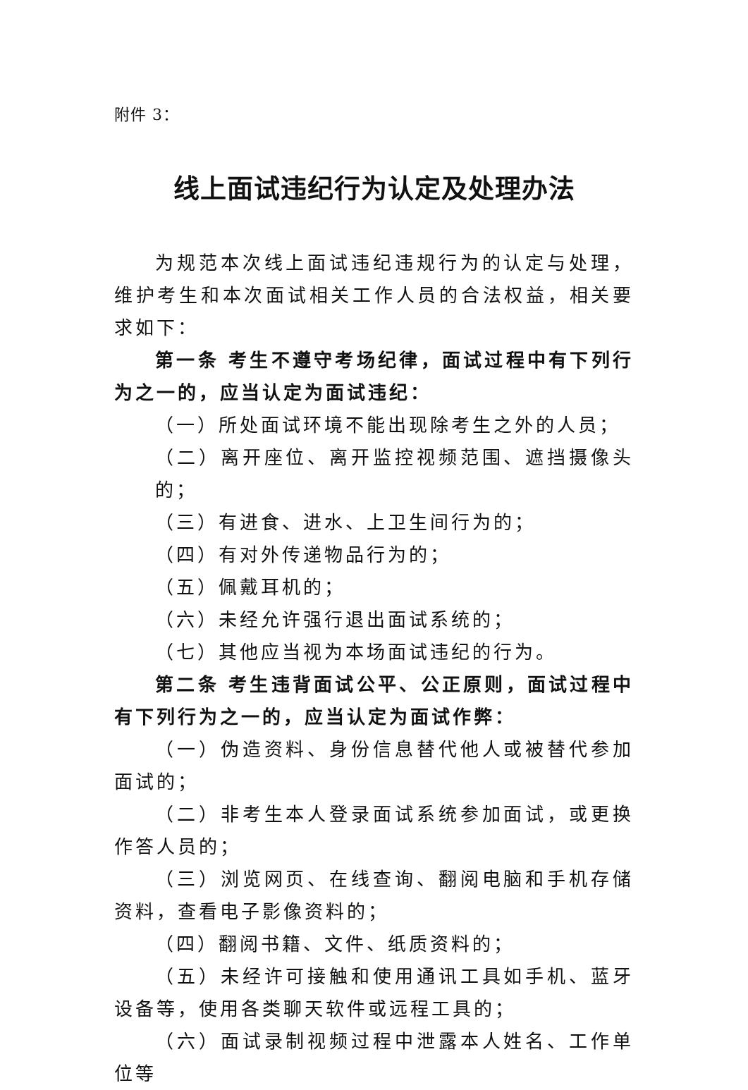附件 3：
线上面试违纪行为认定及处理办法
为规范本次线上面试违纪违规行为的认定与处理，维护考生和本次面试相关工作人员的合法权益，相关要求如下：
第一条 考生不遵守考场纪律，面试过程中有下列行为之一的，应当认定为面试违纪：
（一）所处面试环境不能出现除考生之外的人员；
（二）离开座位、离开监控视频范围、遮挡摄像头的；
（三）有进食、进水、上卫生间行为的；
（四）有对外传递物品行为的；
（五）佩戴耳机的；
（六）未经允许强行退出面试系统的；
（七）其他应当视为本场面试违纪的行为。
第二条 考生违背面试公平、公正原则，面试过程中有下列行为之一的，应当认定为面试作弊：
（一）伪造资料、身份信息替代他人或被替代参加面试的；
（二）非考生本人登录面试系统参加面试，或更换作答人员的；
（三）浏览网页、在线查询、翻阅电脑和手机存储资料，查看电子影像资料的；
（四）翻阅书籍、文件、纸质资料的；
（五）未经许可接触和使用通讯工具如手机、蓝牙设备等，使用各类聊天软件或远程工具的；
（六）面试录制视频过程中泄露本人姓名、工作单位等